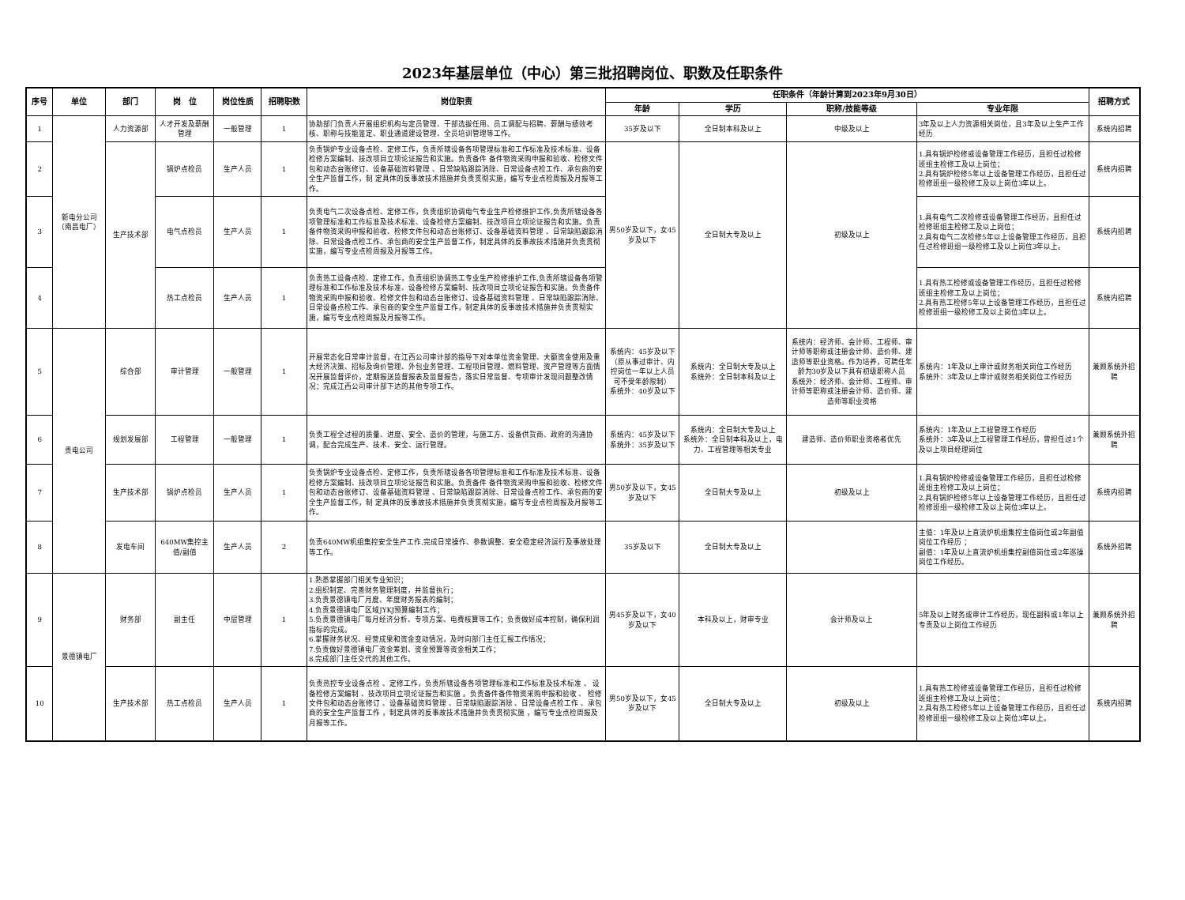2023年基层单位（中心）第三批招聘岗位、职数及任职条件
| 序号 | 单位 | 部门 | 岗 位 | 岗位性质 | 招聘职数 | 岗位职责 | 任职条件（年龄计算到2023年9月30日） | | | | 招聘方式 |
| --- | --- | --- | --- | --- | --- | --- | --- | --- | --- | --- | --- |
| | | | | | | | 年龄 | 学历 | 职称/技能等级 | 专业年限 | |
| 1 | 新电分公司（南昌电厂） | 人力资源部 | 人才开发及薪酬管理 | 一般管理 | 1 | 协助部门负责人开展组织机构与定员管理、干部选拔任用、员工调配与招聘、薪酬与绩效考核、职称与技能鉴定、职业通道建设管理、全员培训管理等工作。 | 35岁及以下 | 全日制本科及以上 | 中级及以上 | 3年及以上人力资源相关岗位，且3年及以上生产工作经历 | 系统内招聘 |
| 2 | | 生产技术部 | 锅炉点检员 | 生产人员 | 1 | 负责锅炉专业设备点检、定修工作，负责所辖设备各项管理标准和工作标准及技术标准、设备检修方案编制、技改项目立项论证报告和实施。负责备件 备件物资采购申报和验收、检修文件包和动态台账修订、设备基础资料管理 、日常缺陷跟踪消除、日常设备点检工作、承包商的安全生产监督工作，制 定具体的反事故技术措施并负责贯彻实施，编写专业点检周报及月报等工作。 | 男50岁及以下，女45岁及以下 | 全日制大专及以上 | 初级及以上 | 1.具有锅炉检修或设备管理工作经历，且担任过检修班组主检修工及以上岗位； 2.具有锅炉检修5年以上设备管理工作经历，且担任过检修班组一级检修工及以上岗位3年以上。 | 系统内招聘 |
| 3 | | | 电气点检员 | 生产人员 | 1 | 负责电气二次设备点检、定修工作，负责组织协调电气专业生产检修维护工作,负责所辖设备各项管理标准和工作标准及技术标准、设备检修方案编制、技改项目立项论证报告和实施。负责备件物资采购申报和验收、检修文件包和动态台账修订、设备基础资料管理 、日常缺陷跟踪消除、日常设备点检工作、承包商的安全生产监督工作，制定具体的反事故技术措施并负责贯彻实施，编写专业点检周报及月报等工作。 | | | | 1.具有电气二次检修或设备管理工作经历，且担任过检修班组主检修工及以上岗位； 2.具有电气二次检修5年以上设备管理工作经历，且担任过检修班组一级检修工及以上岗位3年以上。 | 系统内招聘 |
| 4 | | | 热工点检员 | 生产人员 | 1 | 负责热工设备点检、定修工作，负责组织协调热工专业生产检修维护工作,负责所辖设备各项管理标准和工作标准及技术标准、设备检修方案编制、技改项目立项论证报告和实施。负责备件物资采购申报和验收、检修文件包和动态台账修订、设备基础资料管理 、日常缺陷跟踪消除、日常设备点检工作、承包商的安全生产监督工作，制定具体的反事故技术措施并负责贯彻实施，编写专业点检周报及月报等工作。 | | | | 1.具有热工检修或设备管理工作经历，且担任过检修班组主检修工及以上岗位； 2.具有热工检修5年以上设备管理工作经历，且担任过检修班组一级检修工及以上岗位3年以上。 | 系统内招聘 |
| 5 | 贵电公司 | 综合部 | 审计管理 | 一般管理 | 1 | 开展常态化日常审计监督，在江西公司审计部的指导下对本单位资金管理、大额资金使用及重大经济决策、招标及询价管理、外包业务管理、工程项目管理、燃料管理、资产管理等方面情况开展监督评价，定期报送监督报表及监督报告，落实日常监督、专项审计发现问题整改情况；完成江西公司审计部下达的其他专项工作。 | 系统内：45岁及以下（原从事过审计、内控岗位一年以上人员可不受年龄限制） 系统外：40岁及以下 | 系统内：全日制大专及以上 系统外：全日制本科及以上 | 系统内：经济师、会计师、工程师、审计师等职称或注册会计师、造价师、建造师等职业资格。作为培养，可聘任年龄为30岁及以下具有初级职称人员 系统外：经济师、会计师、工程师、审计师等职称或注册会计师、造价师、建造师等职业资格 | 系统内：1年及以上审计或财务相关岗位工作经历 系统外：3年及以上审计或财务相关岗位工作经历 | 兼顾系统外招聘 |
| 6 | | 规划发展部 | 工程管理 | 一般管理 | 1 | 负责工程全过程的质量、进度、安全、造价的管理，与施工方、设备供货商、政府的沟通协调，配合完成生产、技术、安全、运行管理。 | 系统内：45岁及以下 系统外：35岁及以下 | 系统内：全日制大专及以上 系统外：全日制本科及以上，电力、工程管理等相关专业 | 建造师、造价师职业资格者优先 | 系统内：1年及以上工程管理工作经历 系统外：3年及以上工程管理工作经历，曾担任过1个及以上项目经理岗位 | 兼顾系统外招聘 |
| 7 | | 生产技术部 | 锅炉点检员 | 生产人员 | 1 | 负责锅炉专业设备点检、定修工作，负责所辖设备各项管理标准和工作标准及技术标准、设备检修方案编制、技改项目立项论证报告和实施。负责备件 备件物资采购申报和验收、检修文件包和动态台账修订、设备基础资料管理 、日常缺陷跟踪消除、日常设备点检工作、承包商的安全生产监督工作，制 定具体的反事故技术措施并负责贯彻实施，编写专业点检周报及月报等工作。 | 男50岁及以下，女45岁及以下 | 全日制大专及以上 | 初级及以上 | 1.具有锅炉检修或设备管理工作经历，且担任过检修班组主检修工及以上岗位； 2.具有锅炉检修5年以上设备管理工作经历，且担任过检修班组一级检修工及以上岗位3年以上。 | 系统内招聘 |
| 8 | | 发电车间 | 640MW集控主值/副值 | 生产人员 | 2 | 负责640MW机组集控安全生产工作,完成日常操作、参数调整、安全稳定经济运行及事故处理等工作。 | 35岁及以下 | 全日制大专及以上 | | 主值：1年及以上直流炉机组集控主值岗位或2年副值岗位工作经历 ； 副值：1年及以上直流炉机组集控副值岗位或2年巡操岗位工作经历。 | 系统外招聘 |
| 9 | 景德镇电厂 | 财务部 | 副主任 | 中层管理 | 1 | 1.熟悉掌握部门相关专业知识； 2.组织制定、完善财务管理制度，并监督执行； 3.负责景德镇电厂月度、年度财务报表的编制； 4.负责景德镇电厂区域JYKJ预算编制工作； 5.负责景德镇电厂每月经济分析、专项方案、电费核算等工作；负责做好成本控制，确保利润指标的完成。 6.掌握财务状况、经营成果和资金变动情况，及时向部门主任汇报工作情况； 7.负责做好景德镇电厂资金筹划、资金预算等资金相关工作； 8.完成部门主任交代的其他工作。 | 男45岁及以下，女40岁及以下 | 本科及以上，财审专业 | 会计师及以上 | 5年及以上财务或审计工作经历，现任副科或1年以上专责及以上岗位工作经历 | 兼顾系统外招聘 |
| 10 | | 生产技术部 | 热工点检员 | 生产人员 | 1 | 负责热控专业设备点检 、定修工作，负责所辖设备各项管理标准和工作标准及技术标准 、 设备检修方案编制 、技改项目立项论证报告和实施 。负责备件备件物资采购申报和验收 、 检修文件包和动态台账修订 、设备基础资料管理 、日常缺陷跟踪消除 、日常设备点检工作 、承包商的安全生产监督工作 ，制定具体的反事故技术措施并负责贯彻实施 ，编写专业点检周报及月报等工作。 | 男50岁及以下，女45岁及以下 | 全日制大专及以上 | 初级及以上 | 1.具有热工检修或设备管理工作经历，且担任过检修班组主检修工及以上岗位； 2.具有热工检修5年以上设备管理工作经历，且担任过检修班组一级检修工及以上岗位3年以上。 | 系统内招聘 |